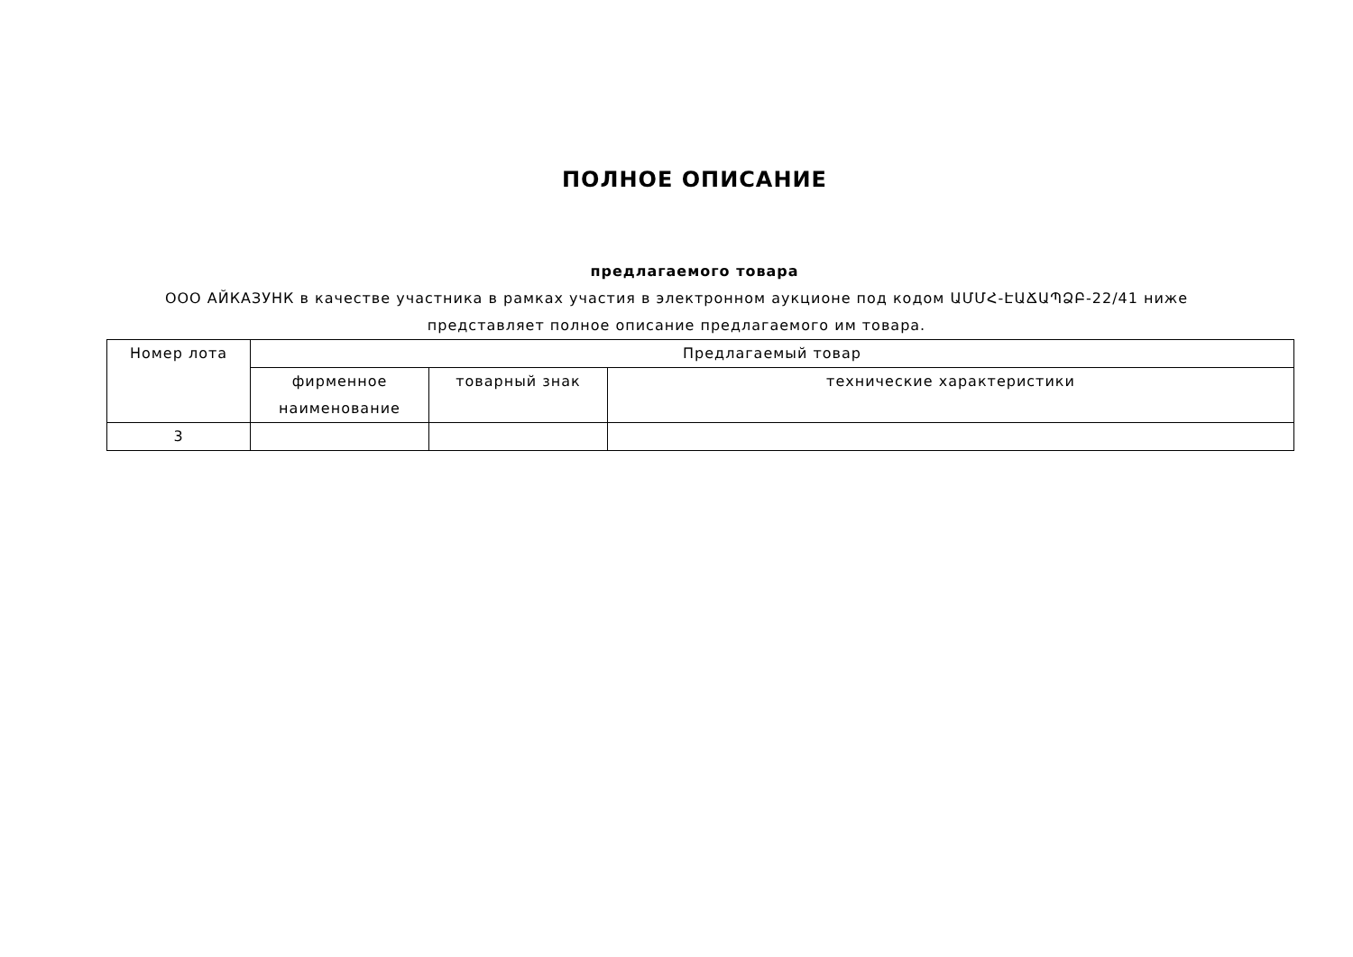ПОЛНОЕ ОПИСАНИЕ
предлагаемого товара
ООО АЙКАЗУНК в качестве участника в рамках участия в электронном аукционе под кодом ԱՄՄՀ-ԷԱՃԱՊՁԲ-22/41 ниже представляет полное описание предлагаемого им товара.
| Номер лота | Предлагаемый товар | | |
| | фирменное наименование | товарный знак | технические характеристики |
| 3 | | | |